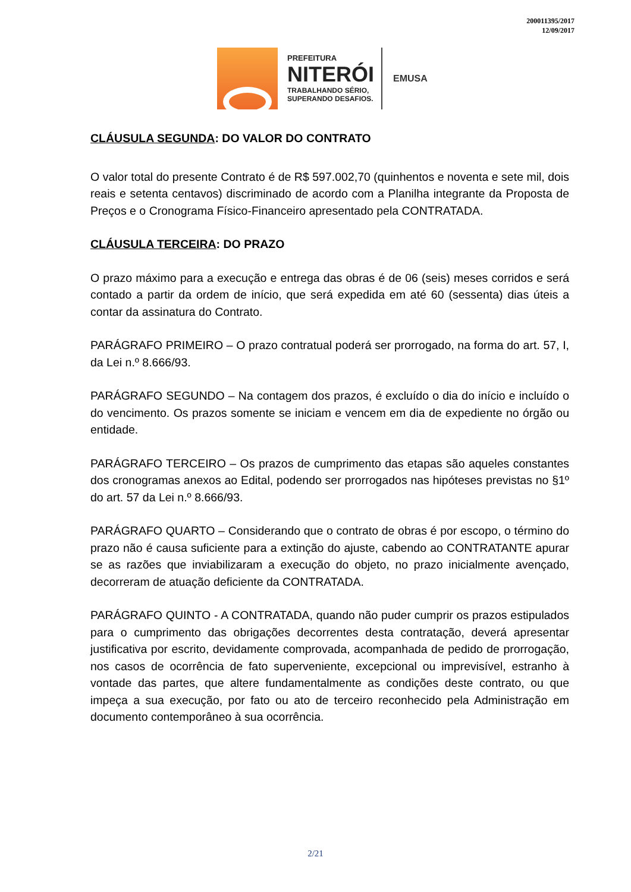200011395/2017
12/09/2017
PREFEITURA
NITERÓI
TRABALHANDO SÉRIO,
SUPERANDO DESAFIOS.
EMUSA
CLÁUSULA SEGUNDA: DO VALOR DO CONTRATO
O valor total do presente Contrato é de R$ 597.002,70 (quinhentos e noventa e sete mil, dois reais e setenta centavos) discriminado de acordo com a Planilha integrante da Proposta de Preços e o Cronograma Físico-Financeiro apresentado pela CONTRATADA.
CLÁUSULA TERCEIRA: DO PRAZO
O prazo máximo para a execução e entrega das obras é de 06 (seis) meses corridos e será contado a partir da ordem de início, que será expedida em até 60 (sessenta) dias úteis a contar da assinatura do Contrato.
PARÁGRAFO PRIMEIRO – O prazo contratual poderá ser prorrogado, na forma do art. 57, I, da Lei n.º 8.666/93.
PARÁGRAFO SEGUNDO – Na contagem dos prazos, é excluído o dia do início e incluído o do vencimento. Os prazos somente se iniciam e vencem em dia de expediente no órgão ou entidade.
PARÁGRAFO TERCEIRO – Os prazos de cumprimento das etapas são aqueles constantes dos cronogramas anexos ao Edital, podendo ser prorrogados nas hipóteses previstas no §1º do art. 57 da Lei n.º 8.666/93.
PARÁGRAFO QUARTO – Considerando que o contrato de obras é por escopo, o término do prazo não é causa suficiente para a extinção do ajuste, cabendo ao CONTRATANTE apurar se as razões que inviabilizaram a execução do objeto, no prazo inicialmente avençado, decorreram de atuação deficiente da CONTRATADA.
PARÁGRAFO QUINTO - A CONTRATADA, quando não puder cumprir os prazos estipulados para o cumprimento das obrigações decorrentes desta contratação, deverá apresentar justificativa por escrito, devidamente comprovada, acompanhada de pedido de prorrogação, nos casos de ocorrência de fato superveniente, excepcional ou imprevisível, estranho à vontade das partes, que altere fundamentalmente as condições deste contrato, ou que impeça a sua execução, por fato ou ato de terceiro reconhecido pela Administração em documento contemporâneo à sua ocorrência.
2/21